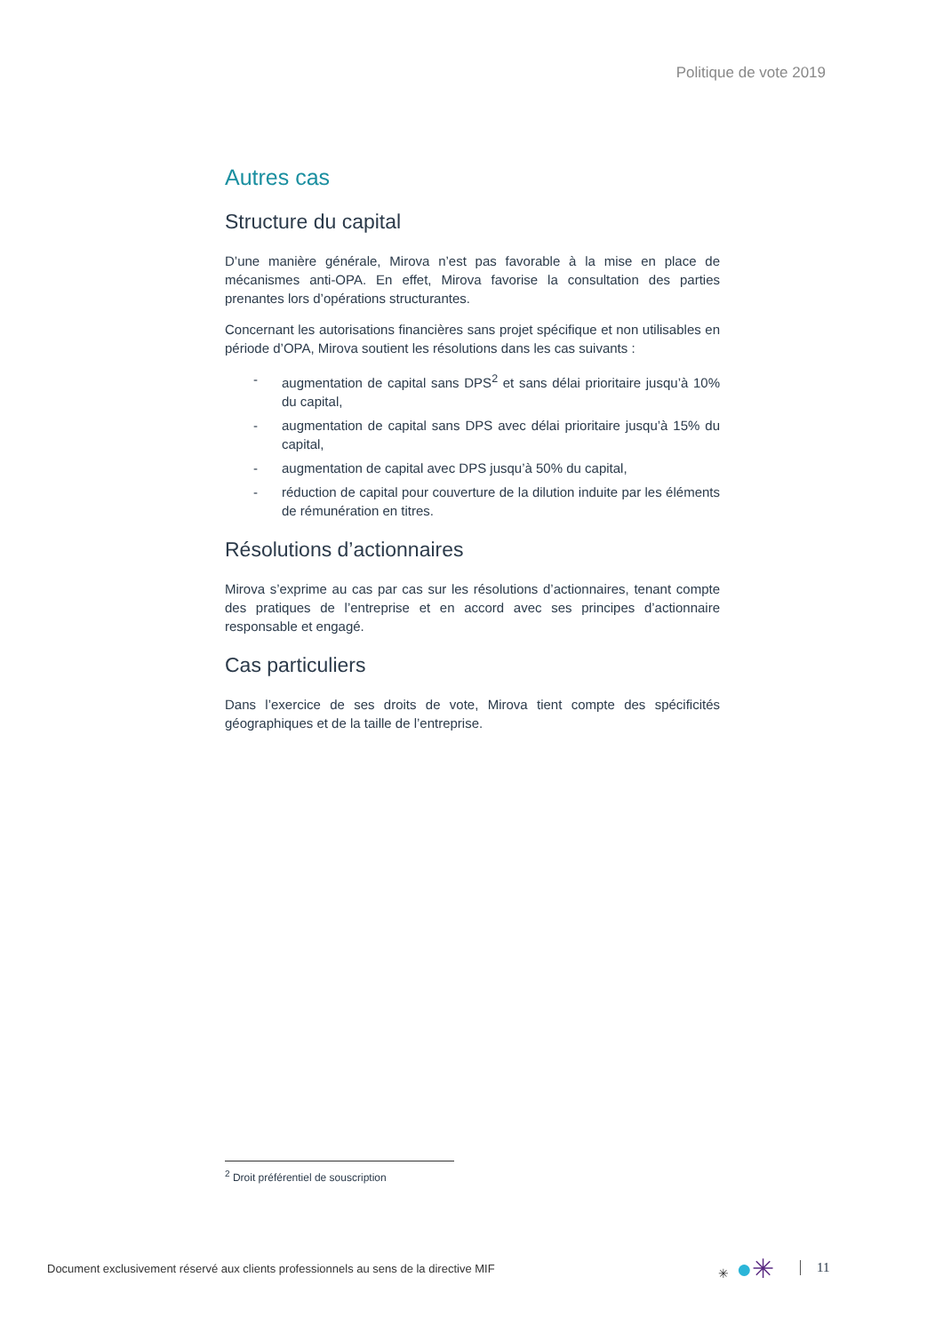Politique de vote 2019
Autres cas
Structure du capital
D’une manière générale, Mirova n’est pas favorable à la mise en place de mécanismes anti-OPA. En effet, Mirova favorise la consultation des parties prenantes lors d’opérations structurantes.
Concernant les autorisations financières sans projet spécifique et non utilisables en période d’OPA, Mirova soutient les résolutions dans les cas suivants :
- augmentation de capital sans DPS<sup>2</sup> et sans délai prioritaire jusqu’à 10% du capital,
- augmentation de capital sans DPS avec délai prioritaire jusqu’à 15% du capital,
- augmentation de capital avec DPS jusqu’à 50% du capital,
- réduction de capital pour couverture de la dilution induite par les éléments de rémunération en titres.
Résolutions d’actionnaires
Mirova s’exprime au cas par cas sur les résolutions d’actionnaires, tenant compte des pratiques de l’entreprise et en accord avec ses principes d’actionnaire responsable et engagé.
Cas particuliers
Dans l’exercice de ses droits de vote, Mirova tient compte des spécificités géographiques et de la taille de l’entreprise.
<sup>2</sup> Droit préférentiel de souscription
Document exclusivement réservé aux clients professionnels au sens de la directive MIF
✳ ●✳ 11